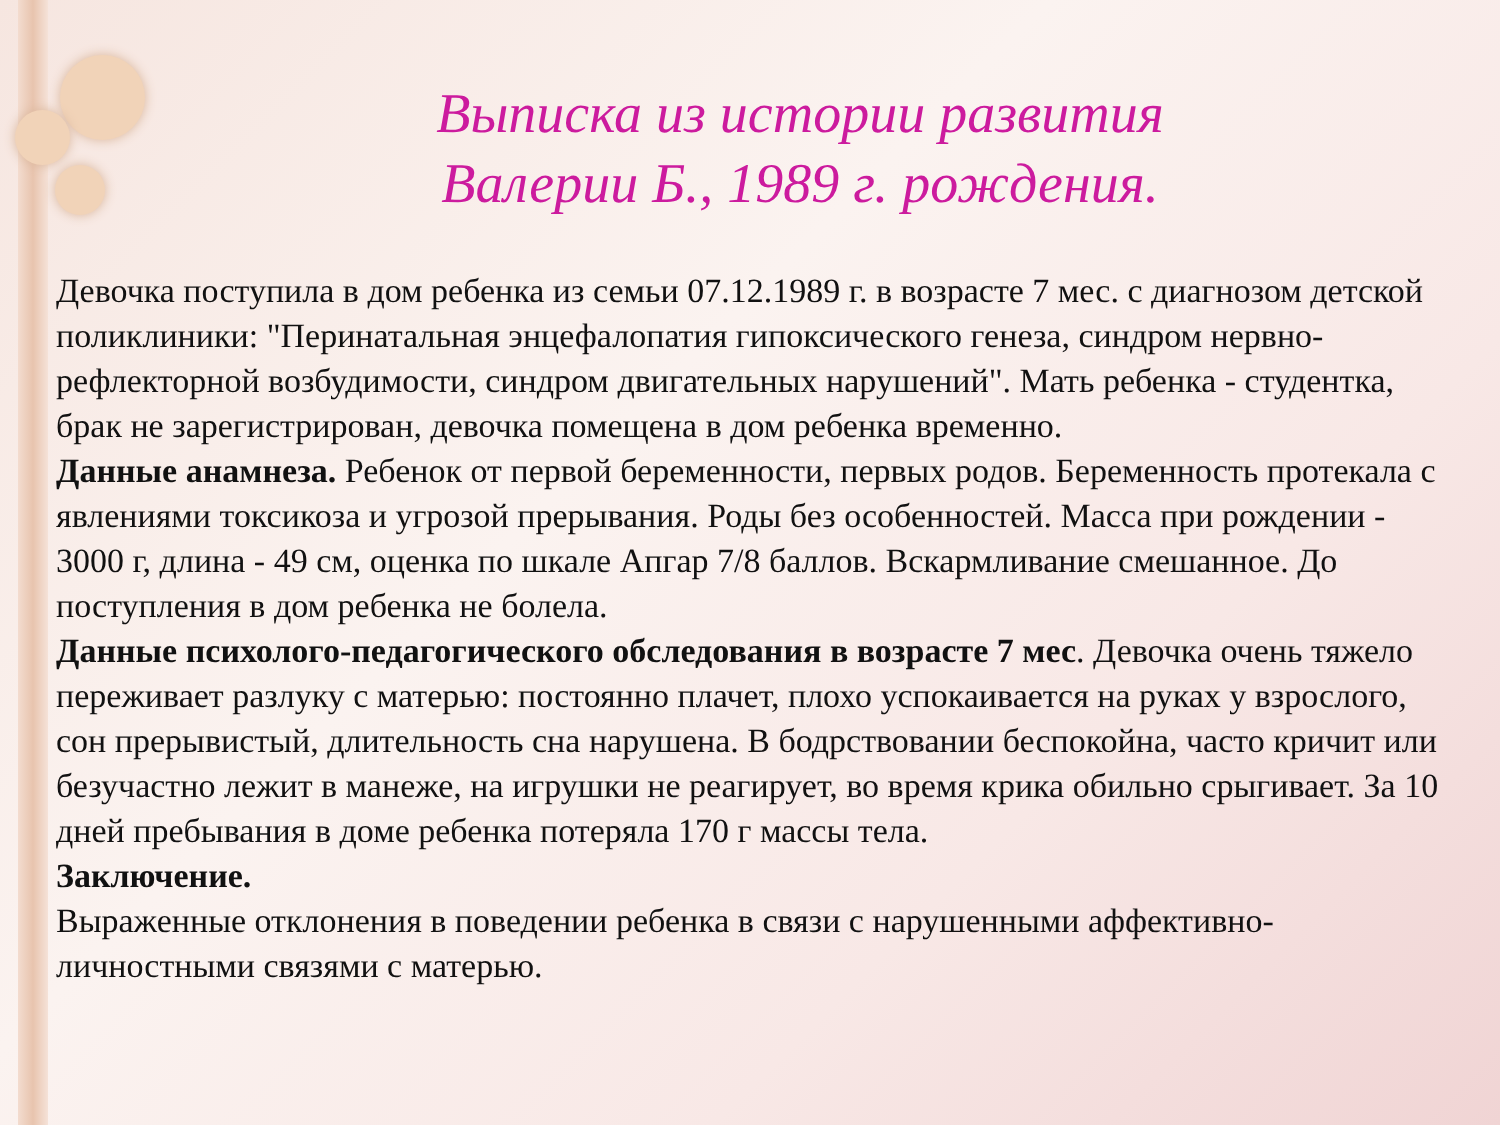Выписка из истории развития
Валерии Б., 1989 г. рождения.
Девочка поступила в дом ребенка из семьи 07.12.1989 г. в возрасте 7 мес. с диагнозом детской поликлиники: "Перинатальная энцефалопатия гипоксического генеза, синдром нервно-рефлекторной возбудимости, синдром двигательных нарушений". Мать ребенка - студентка, брак не зарегистрирован, девочка помещена в дом ребенка временно.
Данные анамнеза. Ребенок от первой беременности, первых родов. Беременность протекала с явлениями токсикоза и угрозой прерывания. Роды без особенностей. Масса при рождении - 3000 г, длина - 49 см, оценка по шкале Апгар 7/8 баллов. Вскармливание смешанное. До поступления в дом ребенка не болела.
Данные психолого-педагогического обследования в возрасте 7 мес. Девочка очень тяжело переживает разлуку с матерью: постоянно плачет, плохо успокаивается на руках у взрослого, сон прерывистый, длительность сна нарушена. В бодрствовании беспокойна, часто кричит или безучастно лежит в манеже, на игрушки не реагирует, во время крика обильно срыгивает. За 10 дней пребывания в доме ребенка потеряла 170 г массы тела.
Заключение.
Выраженные отклонения в поведении ребенка в связи с нарушенными аффективно-личностными связями с матерью.